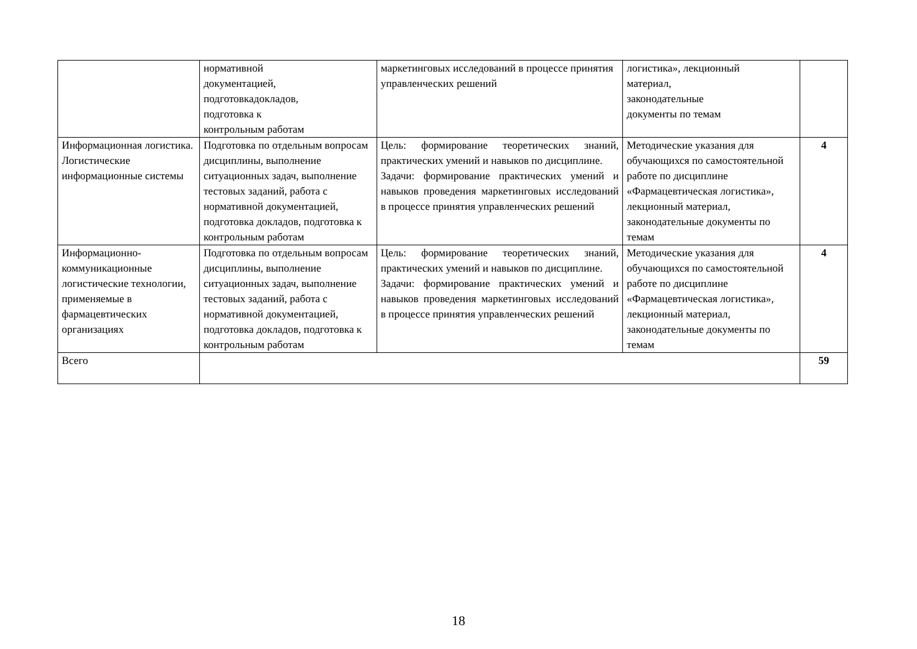| | нормативной документацией, подготовкадокладов, подготовка к контрольным работам | маркетинговых исследований в процессе принятия управленческих решений | логистика», лекционный материал, законодательные документы по темам | |
| Информационная логистика. Логистические информационные системы | Подготовка по отдельным вопросам дисциплины, выполнение ситуационных задач, выполнение тестовых заданий, работа с нормативной документацией, подготовка докладов, подготовка к контрольным работам | Цель: формирование теоретических знаний, практических умений и навыков по дисциплине. Задачи: формирование практических умений и навыков проведения маркетинговых исследований в процессе принятия управленческих решений | Методические указания для обучающихся по самостоятельной работе по дисциплине «Фармацевтическая логистика», лекционный материал, законодательные документы по темам | 4 |
| Информационно-коммуникационные логистические технологии, применяемые в фармацевтических организациях | Подготовка по отдельным вопросам дисциплины, выполнение ситуационных задач, выполнение тестовых заданий, работа с нормативной документацией, подготовка докладов, подготовка к контрольным работам | Цель: формирование теоретических знаний, практических умений и навыков по дисциплине. Задачи: формирование практических умений и навыков проведения маркетинговых исследований в процессе принятия управленческих решений | Методические указания для обучающихся по самостоятельной работе по дисциплине «Фармацевтическая логистика», лекционный материал, законодательные документы по темам | 4 |
| Всего | | | | 59 |
18